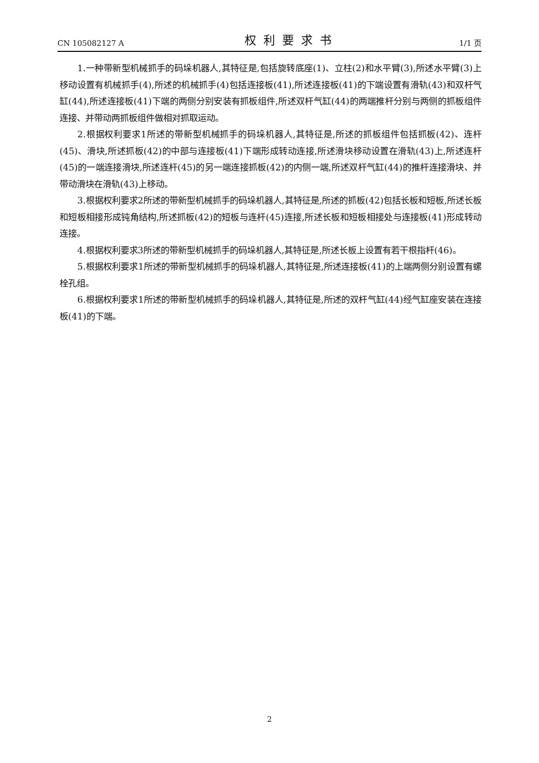CN 105082127 A 权利要求书 1/1 页
1.一种带新型机械抓手的码垛机器人,其特征是,包括旋转底座(1)、立柱(2)和水平臂(3),所述水平臂(3)上移动设置有机械抓手(4),所述的机械抓手(4)包括连接板(41),所述连接板(41)的下端设置有滑轨(43)和双杆气缸(44),所述连接板(41)下端的两侧分别安装有抓板组件,所述双杆气缸(44)的两端推杆分别与两侧的抓板组件连接、并带动两抓板组件做相对抓取运动。
2.根据权利要求1所述的带新型机械抓手的码垛机器人,其特征是,所述的抓板组件包括抓板(42)、连杆(45)、滑块,所述抓板(42)的中部与连接板(41)下端形成转动连接,所述滑块移动设置在滑轨(43)上,所述连杆(45)的一端连接滑块,所述连杆(45)的另一端连接抓板(42)的内侧一端,所述双杆气缸(44)的推杆连接滑块、并带动滑块在滑轨(43)上移动。
3.根据权利要求2所述的带新型机械抓手的码垛机器人,其特征是,所述的抓板(42)包括长板和短板,所述长板和短板相接形成钝角结构,所述抓板(42)的短板与连杆(45)连接,所述长板和短板相接处与连接板(41)形成转动连接。
4.根据权利要求3所述的带新型机械抓手的码垛机器人,其特征是,所述长板上设置有若干根指杆(46)。
5.根据权利要求1所述的带新型机械抓手的码垛机器人,其特征是,所述连接板(41)的上端两侧分别设置有螺栓孔组。
6.根据权利要求1所述的带新型机械抓手的码垛机器人,其特征是,所述的双杆气缸(44)经气缸座安装在连接板(41)的下端。
2